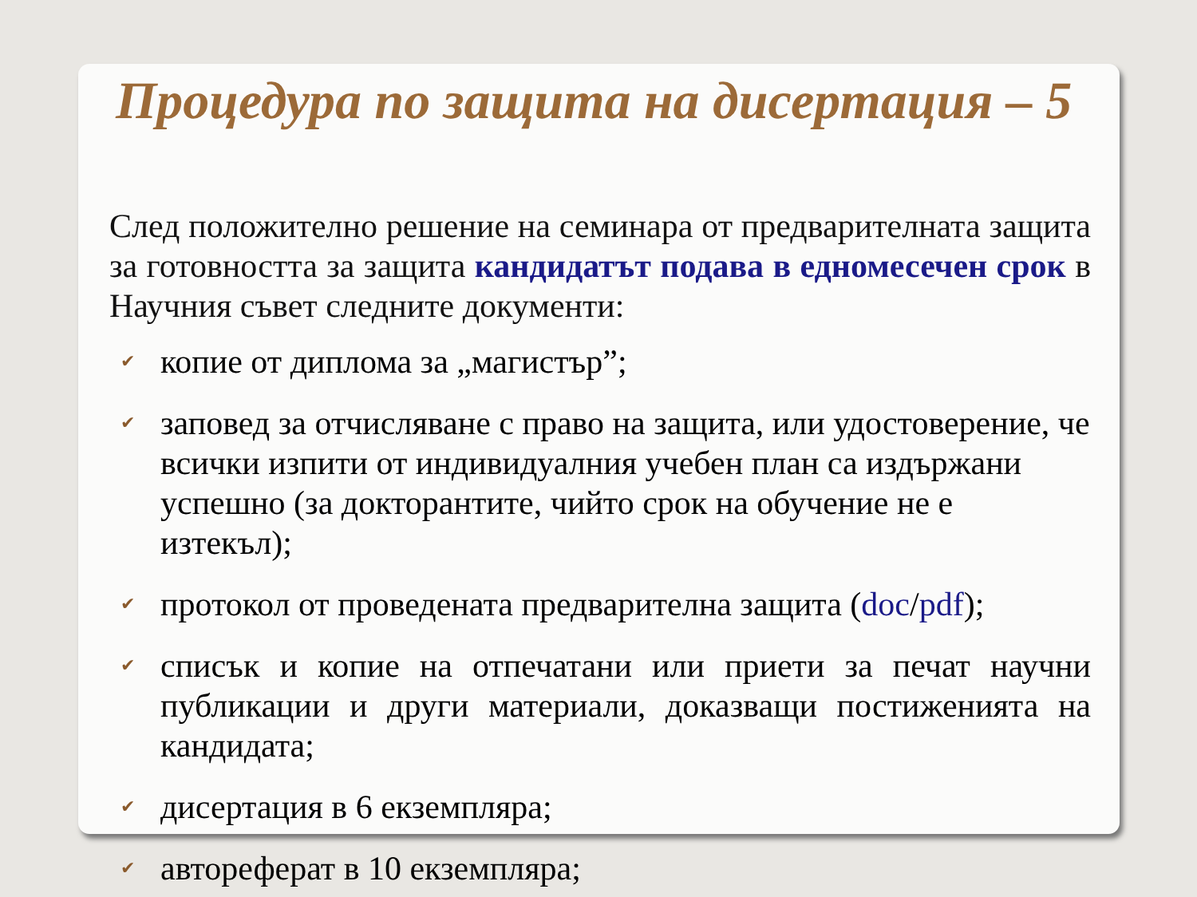Процедура по защита на дисертация – 5
След положително решение на семинара от предварителната защита за готовността за защита кандидатът подава в едномесечен срок в Научния съвет следните документи:
✔ копие от диплома за „магистър”;
✔ заповед за отчисляване с право на защита, или удостоверение, че всички изпити от индивидуалния учебен план са издържани успешно (за докторантите, чийто срок на обучение не е изтекъл);
✔ протокол от проведената предварителна защита (doc/pdf);
✔ списък и копие на отпечатани или приети за печат научни публикации и други материали, доказващи постиженията на кандидата;
✔ дисертация в 6 екземпляра;
✔ автореферат в 10 екземпляра;